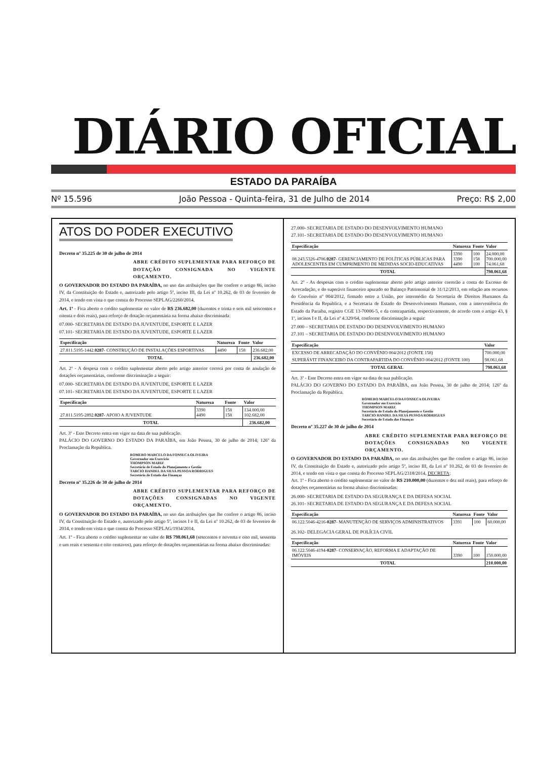DIÁRIO OFICIAL
ESTADO DA PARAÍBA
Nº 15.596 João Pessoa - Quinta-feira, 31 de Julho de 2014 Preço: R$ 2,00
ATOS DO PODER EXECUTIVO
Decreto nº 35.225 de 30 de julho de 2014
ABRE CRÉDITO SUPLEMENTAR PARA REFORÇO DE DOTAÇÃO CONSIGNADA NO VIGENTE ORÇAMENTO.
O GOVERNADOR DO ESTADO DA PARAÍBA, no uso das atribuições que lhe confere o artigo 86, inciso IV, da Constituição do Estado e, autorizado pelo artigo 5º, inciso III, da Lei nº 10.262, de 03 de fevereiro de 2014, e tendo em vista o que consta do Processo SEPLAG/2260/2014,
Art. 1º - Fica aberto o crédito suplementar no valor de R$ 236.682,00 (duzentos e trinta e seis mil seiscentos e oitenta e dois reais), para reforço de dotação orçamentária na forma abaixo discriminada:
07.000- SECRETARIA DE ESTADO DA JUVENTUDE, ESPORTE E LAZER
07.101- SECRETARIA DE ESTADO DA JUVENTUDE, ESPORTE E LAZER
| Especificação | Natureza | Fonte | Valor |
| --- | --- | --- | --- |
| 27.811.5195-1442. 0287 - CONSTRUÇÃO DE INSTALAÇÕES ESPORTIVAS | 4490 | 158 | 236.682,00 |
| TOTAL | | | 236.682,00 |
Art. 2º - A despesa com o crédito suplementar aberto pelo artigo anterior correrá por conta de anulação de dotações orçamentárias, conforme discriminação a seguir:
07.000- SECRETARIA DE ESTADO DA JUVENTUDE, ESPORTE E LAZER
07.101- SECRETARIA DE ESTADO DA JUVENTUDE, ESPORTE E LAZER
| Especificação | Natureza | Fonte | Valor |
| --- | --- | --- | --- |
| 27.811.5195-2892. 0287 - APOIO A JUVENTUDE | 3390 4490 | 158 158 | 134.000,00 102.682,00 |
| TOTAL | | | 236.682,00 |
Art. 3º - Este Decreto entra em vigor na data de sua publicação.
PALÁCIO DO GOVERNO DO ESTADO DA PARAÍBA, em João Pessoa, 30 de julho de 2014; 126º da Proclamação da República.
ROMERO MARCELO DA FONSECA OLIVEIRA
Governador em Exercício
THOMPSON MARIZ
Secretário de Estado do Planejamento e Gestão
TARCIO HANDEL DA SILVA PESSOA RODRIGUES
Secretário de Estado das Finanças
Decreto nº 35.226 de 30 de julho de 2014
ABRE CRÉDITO SUPLEMENTAR PARA REFORÇO DE DOTAÇÕES CONSIGNADAS NO VIGENTE ORÇAMENTO.
O GOVERNADOR DO ESTADO DA PARAÍBA, no uso das atribuições que lhe confere o artigo 86, inciso IV, da Constituição do Estado e, autorizado pelo artigo 5º, incisos I e II, da Lei nº 10.262, de 03 de fevereiro de 2014, e tendo em vista o que consta do Processo SEPLAG/1934/2014,
Art. 1º - Fica aberto o crédito suplementar no valor de R$ 798.061,68 (setecentos e noventa e oito mil, sessenta e um reais e sessenta e oito centavos), para reforço de dotações orçamentárias na forma abaixo discriminadas:
27.000- SECRETARIA DE ESTADO DO DESENVOLVIMENTO HUMANO
27.101- SECRETARIA DE ESTADO DO DESENVOLVIMENTO HUMANO
| Especificação | Natureza | Fonte | Valor |
| --- | --- | --- | --- |
| 08.243.5326-4706. 0287 - GERENCIAMENTO DE POLÍTICAS PÚBLICAS PARA ADOLESCENTES EM CUMPRIMENTO DE MEDIDAS SOCIO-EDUCATIVAS | 3390 3390 4490 | 100 158 100 | 24.000,00 700.000,00 74.061,68 |
| TOTAL | | | 798.061,68 |
Art. 2º - As despesas com o crédito suplementar aberto pelo artigo anterior correrão a conta do Excesso de Arrecadação, e do superávit financeiro apurado no Balanço Patrimonial de 31/12/2013, em relação aos recursos do Convênio nº 004/2012, firmado entre a União, por intermédio da Secretaria de Direitos Humanos da Presidência da República, e a Secretaria de Estado do Desenvolvimento Humano, com a interveniência do Estado da Paraíba, registro CGE 13-70006-5, e da contrapartida, respectivamente, de acordo com o artigo 43, § 1º, incisos I e II, da Lei nº 4.320/64, conforme discriminação a seguir:
27.000 – SECRETARIA DE ESTADO DO DESENVOLVIMENTO HUMANO
27.101 – SECRETARIA DE ESTADO DO DESENVOLVIMENTO HUMANO
| Especificação | Valor |
| --- | --- |
| EXCESSO DE ARRECADAÇÃO DO CONVÊNIO 004/2012 (FONTE 158) | 700.000,00 |
| SUPERÁVIT FINANCEIRO DA CONTRAPARTIDA DO CONVÊNIO 004/2012 (FONTE 100) | 98.061,68 |
| TOTAL GERAL | 798.061,68 |
Art. 3º - Este Decreto entra em vigor na data de sua publicação.
PALÁCIO DO GOVERNO DO ESTADO DA PARAÍBA, em João Pessoa, 30 de julho de 2014; 126º da Proclamação da República.
ROMERO MARCELO DA FONSECA OLIVEIRA
Governador em Exercício
THOMPSON MARIZ
Secretário de Estado do Planejamento e Gestão
TARCIO HANDEL DA SILVA PESSOA RODRIGUES
Secretário de Estado das Finanças
Decreto nº 35.227 de 30 de julho de 2014
ABRE CRÉDITO SUPLEMENTAR PARA REFORÇO DE DOTAÇÕES CONSIGNADAS NO VIGENTE ORÇAMENTO.
O GOVERNADOR DO ESTADO DA PARAÍBA, no uso das atribuições que lhe confere o artigo 86, inciso IV, da Constituição do Estado e, autorizado pelo artigo 5º, inciso III, da Lei nº 10.262, de 03 de fevereiro de 2014, e tendo em vista o que consta do Processo SEPLAG/2318/2014, DECRETA:
Art. 1º - Fica aberto o crédito suplementar no valor de R$ 210.000,00 (duzentos e dez mil reais), para reforço de dotações orçamentárias na forma abaixo discriminadas:
26.000- SECRETARIA DE ESTADO DA SEGURANÇA E DA DEFESA SOCIAL
26.101- SECRETARIA DE ESTADO DA SEGURANÇA E DA DEFESA SOCIAL
| Especificação | Natureza | Fonte | Valor |
| --- | --- | --- | --- |
| 06.122.5046-4216- 0287 - MANUTENÇÃO DE SERVIÇOS ADMINISTRATIVOS | 3391 | 100 | 60.000,00 |
26.102- DELEGACIA GERAL DE POLÍCIA CIVIL
| Especificação | Natureza | Fonte | Valor |
| --- | --- | --- | --- |
| 06.122.5046-4194- 0287 - CONSERVAÇÃO, REFORMA E ADAPTAÇÃO DE IMÓVEIS | 3390 | 100 | 150.000,00 |
| TOTAL | | | 210.000,00 |